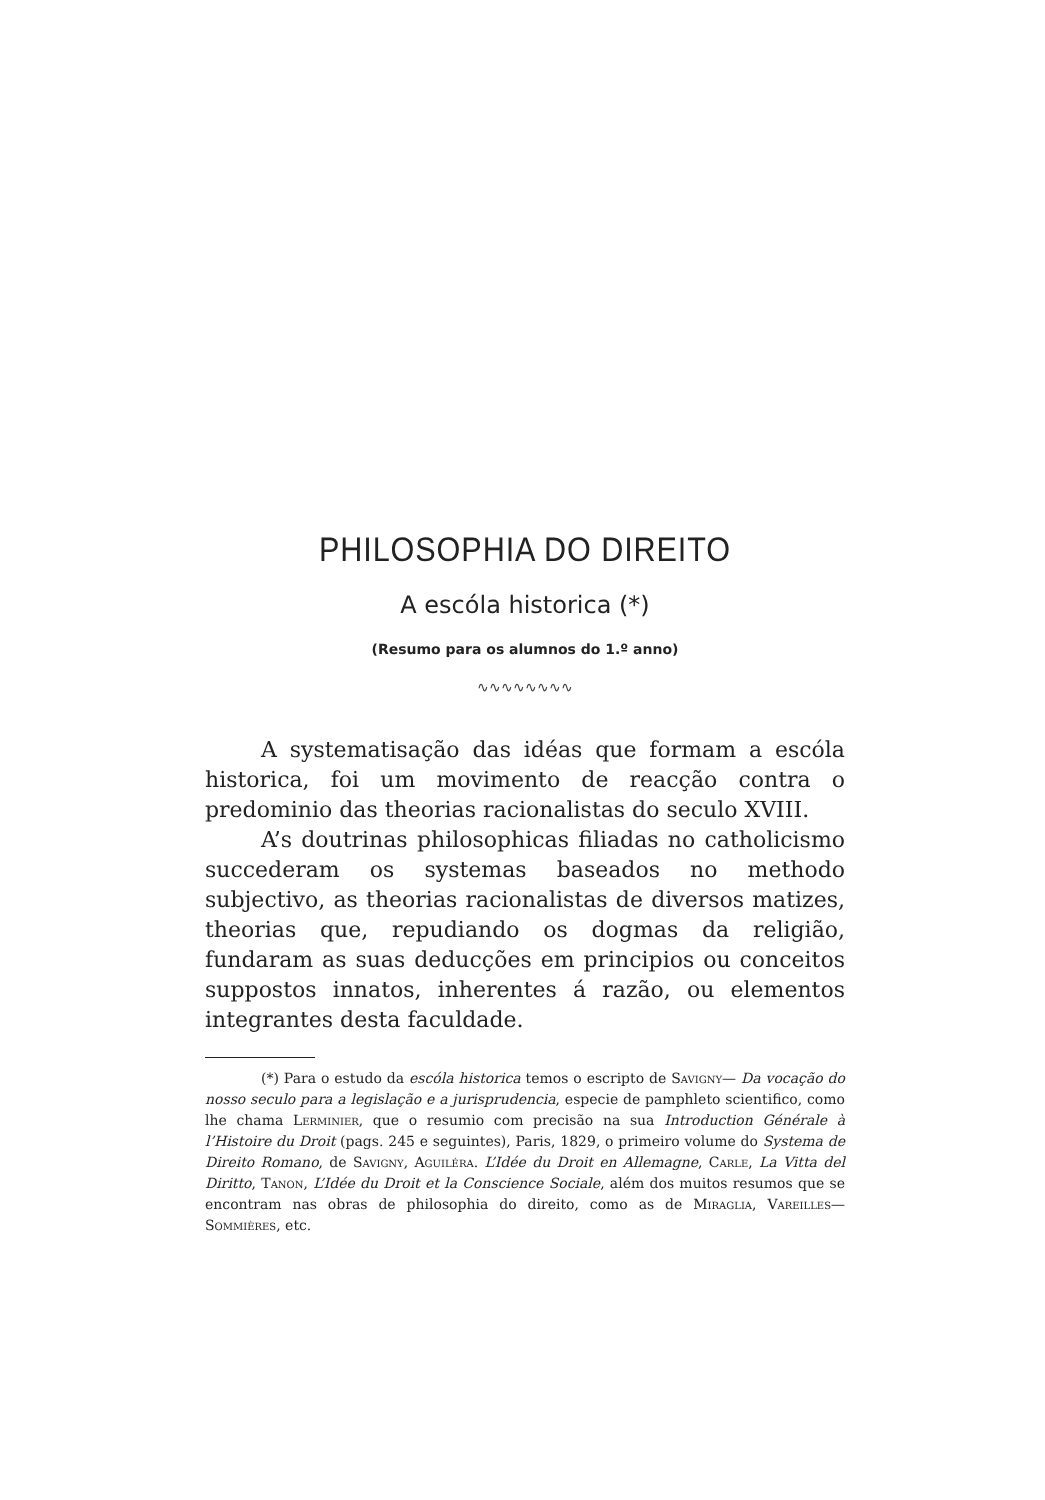PHILOSOPHIA DO DIREITO
A escóla historica (*)
(Resumo para os alumnos do 1.º anno)
∿∿∿∿∿∿∿∿
A systematisação das idéas que formam a escóla historica, foi um movimento de reacção contra o predominio das theorias racionalistas do seculo XVIII.
A’s doutrinas philosophicas filiadas no catholicismo succederam os systemas baseados no methodo subjectivo, as theorias racionalistas de diversos matizes, theorias que, repudiando os dogmas da religião, fundaram as suas deducções em principios ou conceitos suppostos innatos, inherentes á razão, ou elementos integrantes desta faculdade.
(*) Para o estudo da escóla historica temos o escripto de Savigny— Da vocação do nosso seculo para a legislação e a jurisprudencia, especie de pamphleto scientifico, como lhe chama Lerminier, que o resumio com precisão na sua Introduction Générale à l’Histoire du Droit (pags. 245 e seguintes), Paris, 1829, o primeiro volume do Systema de Direito Romano, de Savigny, Aguiléra. L’Idée du Droit en Allemagne, Carle, La Vitta del Diritto, Tanon, L’Idée du Droit et la Conscience Sociale, além dos muitos resumos que se encontram nas obras de philosophia do direito, como as de Miraglia, Vareilles—Sommières, etc.